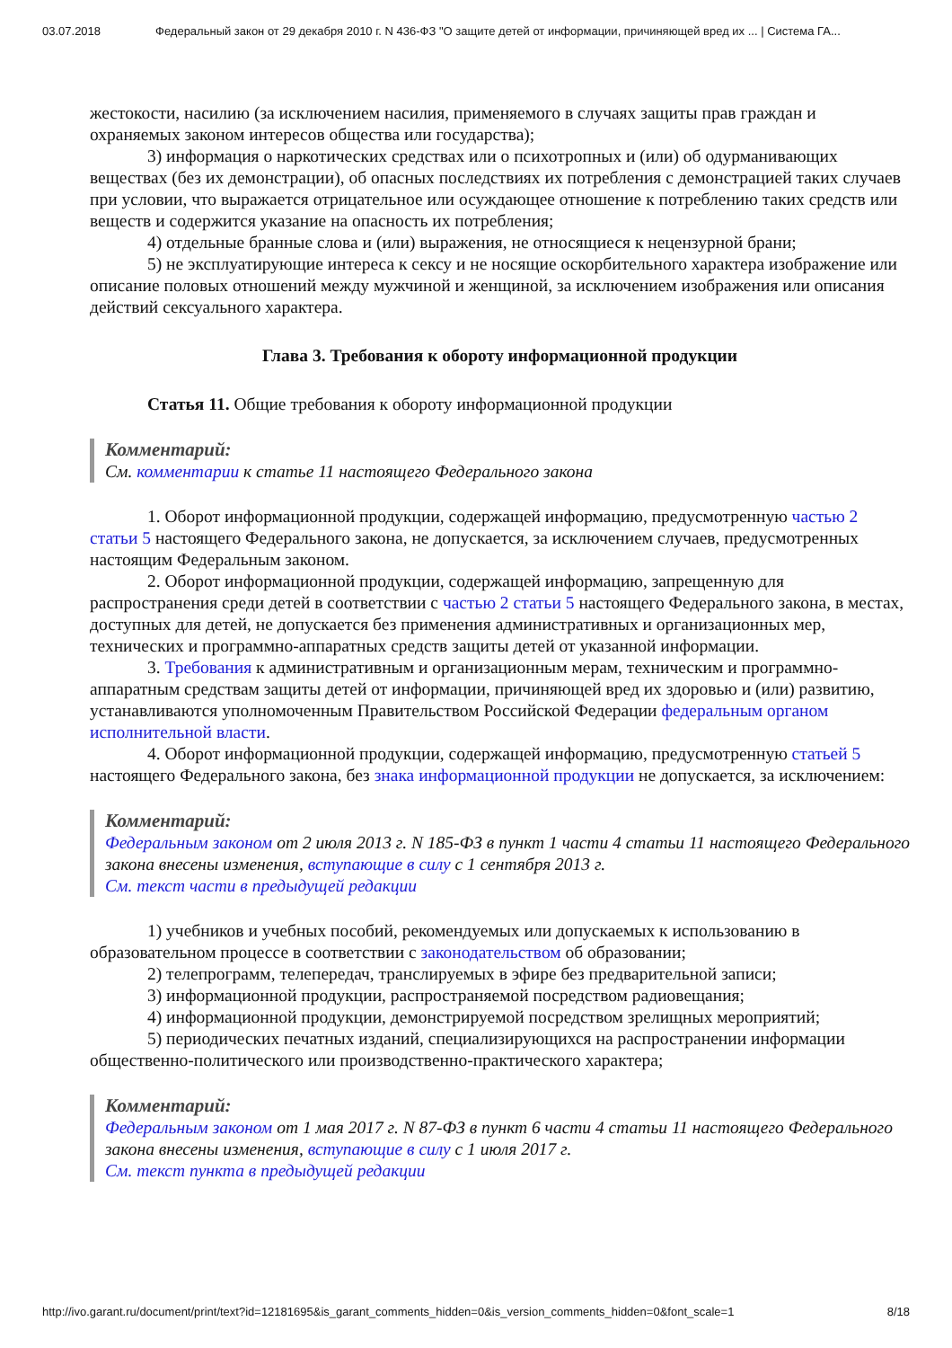03.07.2018 Федеральный закон от 29 декабря 2010 г. N 436-ФЗ "О защите детей от информации, причиняющей вред их ... | Система ГА...
жестокости, насилию (за исключением насилия, применяемого в случаях защиты прав граждан и охраняемых законом интересов общества или государства);
3) информация о наркотических средствах или о психотропных и (или) об одурманивающих веществах (без их демонстрации), об опасных последствиях их потребления с демонстрацией таких случаев при условии, что выражается отрицательное или осуждающее отношение к потреблению таких средств или веществ и содержится указание на опасность их потребления;
4) отдельные бранные слова и (или) выражения, не относящиеся к нецензурной брани;
5) не эксплуатирующие интереса к сексу и не носящие оскорбительного характера изображение или описание половых отношений между мужчиной и женщиной, за исключением изображения или описания действий сексуального характера.
Глава 3. Требования к обороту информационной продукции
Статья 11. Общие требования к обороту информационной продукции
Комментарий:
См. комментарии к статье 11 настоящего Федерального закона
1. Оборот информационной продукции, содержащей информацию, предусмотренную частью 2 статьи 5 настоящего Федерального закона, не допускается, за исключением случаев, предусмотренных настоящим Федеральным законом.
2. Оборот информационной продукции, содержащей информацию, запрещенную для распространения среди детей в соответствии с частью 2 статьи 5 настоящего Федерального закона, в местах, доступных для детей, не допускается без применения административных и организационных мер, технических и программно-аппаратных средств защиты детей от указанной информации.
3. Требования к административным и организационным мерам, техническим и программно-аппаратным средствам защиты детей от информации, причиняющей вред их здоровью и (или) развитию, устанавливаются уполномоченным Правительством Российской Федерации федеральным органом исполнительной власти.
4. Оборот информационной продукции, содержащей информацию, предусмотренную статьей 5 настоящего Федерального закона, без знака информационной продукции не допускается, за исключением:
Комментарий:
Федеральным законом от 2 июля 2013 г. N 185-ФЗ в пункт 1 части 4 статьи 11 настоящего Федерального закона внесены изменения, вступающие в силу с 1 сентября 2013 г.
См. текст части в предыдущей редакции
1) учебников и учебных пособий, рекомендуемых или допускаемых к использованию в образовательном процессе в соответствии с законодательством об образовании;
2) телепрограмм, телепередач, транслируемых в эфире без предварительной записи;
3) информационной продукции, распространяемой посредством радиовещания;
4) информационной продукции, демонстрируемой посредством зрелищных мероприятий;
5) периодических печатных изданий, специализирующихся на распространении информации общественно-политического или производственно-практического характера;
Комментарий:
Федеральным законом от 1 мая 2017 г. N 87-ФЗ в пункт 6 части 4 статьи 11 настоящего Федерального закона внесены изменения, вступающие в силу с 1 июля 2017 г.
См. текст пункта в предыдущей редакции
http://ivo.garant.ru/document/print/text?id=12181695&is_garant_comments_hidden=0&is_version_comments_hidden=0&font_scale=1 8/18